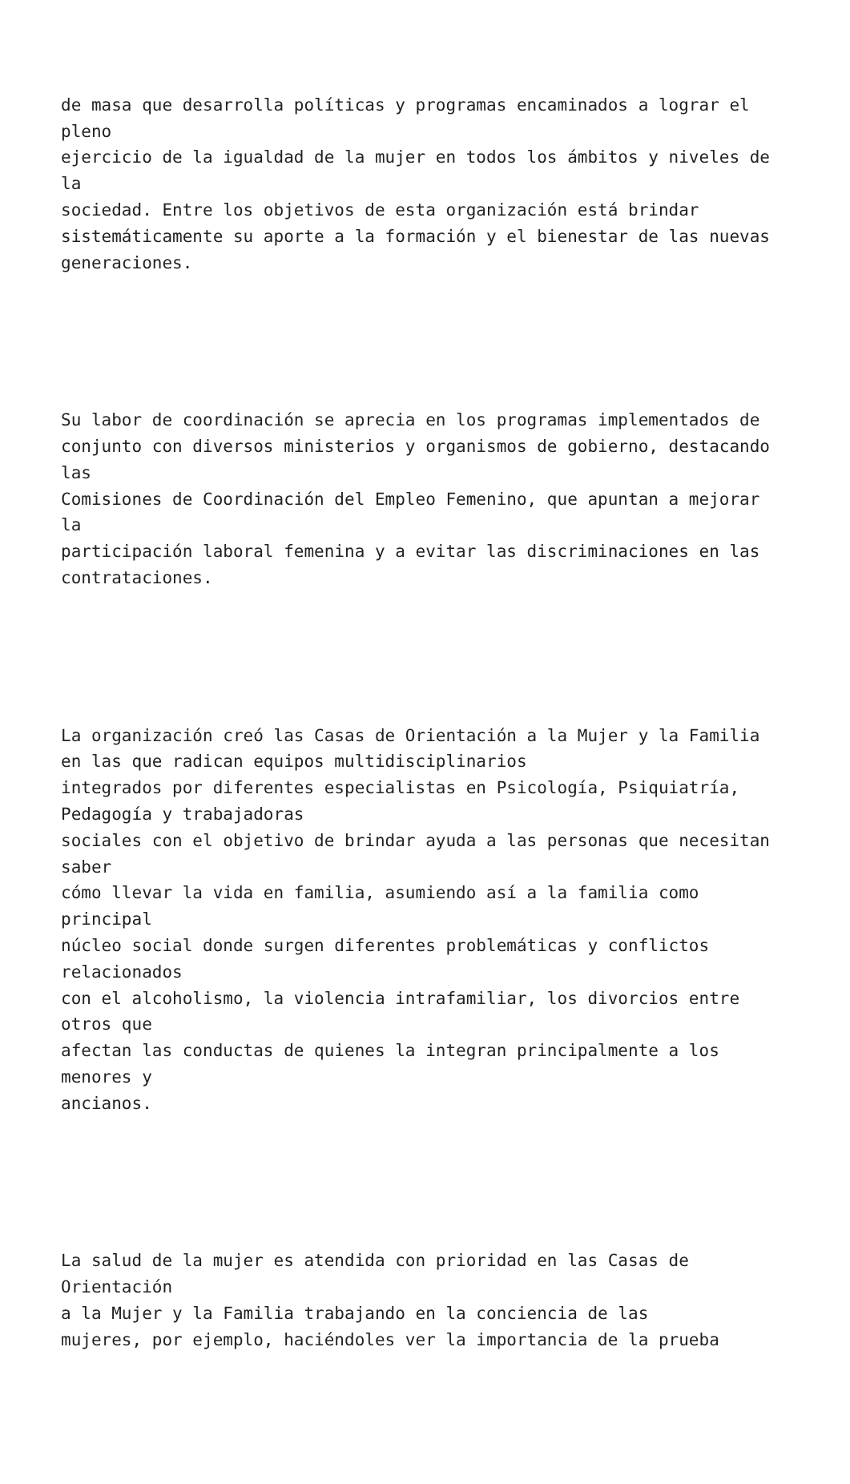de masa que desarrolla políticas y programas encaminados a lograr el pleno ejercicio de la igualdad de la mujer en todos los ámbitos y niveles de la sociedad. Entre los objetivos de esta organización está brindar sistemáticamente su aporte a la formación y el bienestar de las nuevas generaciones.
Su labor de coordinación se aprecia en los programas implementados de conjunto con diversos ministerios y organismos de gobierno, destacando las Comisiones de Coordinación del Empleo Femenino, que apuntan a mejorar la participación laboral femenina y a evitar las discriminaciones en las contrataciones.
La organización creó las Casas de Orientación a la Mujer y la Familia en las que radican equipos multidisciplinarios integrados por diferentes especialistas en Psicología, Psiquiatría, Pedagogía y trabajadoras sociales con el objetivo de brindar ayuda a las personas que necesitan saber cómo llevar la vida en familia, asumiendo así a la familia como principal núcleo social donde surgen diferentes problemáticas y conflictos relacionados con el alcoholismo, la violencia intrafamiliar, los divorcios entre otros que afectan las conductas de quienes la integran principalmente a los menores y ancianos.
La salud de la mujer es atendida con prioridad en las Casas de Orientación a la Mujer y la Familia trabajando en la conciencia de las mujeres, por ejemplo, haciéndoles ver la importancia de la prueba